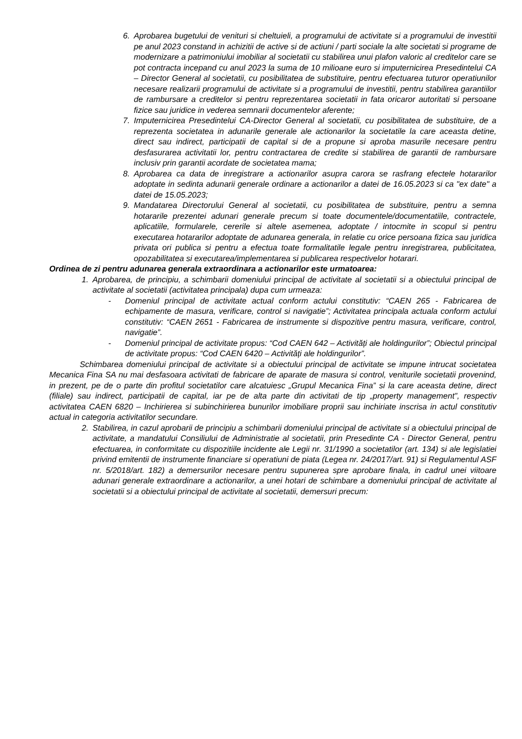6. Aprobarea bugetului de venituri si cheltuieli, a programului de activitate si a programului de investitii pe anul 2023 constand in achizitii de active si de actiuni / parti sociale la alte societati si programe de modernizare a patrimoniului imobiliar al societatii cu stabilirea unui plafon valoric al creditelor care se pot contracta incepand cu anul 2023 la suma de 10 milioane euro si imputernicirea Presedintelui CA – Director General al societatii, cu posibilitatea de substituire, pentru efectuarea tuturor operatiunilor necesare realizarii programului de activitate si a programului de investitii, pentru stabilirea garantiilor de rambursare a creditelor si pentru reprezentarea societatii in fata oricaror autoritati si persoane fizice sau juridice in vederea semnarii documentelor aferente;
7. Imputernicirea Presedintelui CA-Director General al societatii, cu posibilitatea de substituire, de a reprezenta societatea in adunarile generale ale actionarilor la societatile la care aceasta detine, direct sau indirect, participatii de capital si de a propune si aproba masurile necesare pentru desfasurarea activitatii lor, pentru contractarea de credite si stabilirea de garantii de rambursare inclusiv prin garantii acordate de societatea mama;
8. Aprobarea ca data de inregistrare a actionarilor asupra carora se rasfrang efectele hotararilor adoptate in sedinta adunarii generale ordinare a actionarilor a datei de 16.05.2023 si ca "ex date" a datei de 15.05.2023;
9. Mandatarea Directorului General al societatii, cu posibilitatea de substituire, pentru a semna hotararile prezentei adunari generale precum si toate documentele/documentatiile, contractele, aplicatiile, formularele, cererile si altele asemenea, adoptate / intocmite in scopul si pentru executarea hotararilor adoptate de adunarea generala, in relatie cu orice persoana fizica sau juridica privata ori publica si pentru a efectua toate formalitatile legale pentru inregistrarea, publicitatea, opozabilitatea si executarea/implementarea si publicarea respectivelor hotarari.
Ordinea de zi pentru adunarea generala extraordinara a actionarilor este urmatoarea:
1. Aprobarea, de principiu, a schimbarii domeniului principal de activitate al societatii si a obiectului principal de activitate al societatii (activitatea principala) dupa cum urmeaza:
- Domeniul principal de activitate actual conform actului constitutiv: “CAEN 265 - Fabricarea de echipamente de masura, verificare, control si navigatie”; Activitatea principala actuala conform actului constitutiv: “CAEN 2651 - Fabricarea de instrumente si dispozitive pentru masura, verificare, control, navigatie”.
- Domeniul principal de activitate propus: “Cod CAEN 642 – Activități ale holdingurilor”; Obiectul principal de activitate propus: “Cod CAEN 6420 – Activități ale holdingurilor”.
Schimbarea domeniului principal de activitate si a obiectului principal de activitate se impune intrucat societatea Mecanica Fina SA nu mai desfasoara activitati de fabricare de aparate de masura si control, veniturile societatii provenind, in prezent, pe de o parte din profitul societatilor care alcatuiesc „Grupul Mecanica Fina” si la care aceasta detine, direct (filiale) sau indirect, participatii de capital, iar pe de alta parte din activitati de tip „property management”, respectiv activitatea CAEN 6820 – Inchirierea si subinchirierea bunurilor imobiliare proprii sau inchiriate inscrisa in actul constitutiv actual in categoria activitatilor secundare.
2. Stabilirea, in cazul aprobarii de principiu a schimbarii domeniului principal de activitate si a obiectului principal de activitate, a mandatului Consiliului de Administratie al societatii, prin Presedinte CA - Director General, pentru efectuarea, in conformitate cu dispozitiile incidente ale Legii nr. 31/1990 a societatilor (art. 134) si ale legislatiei privind emitentii de instrumente financiare si operatiuni de piata (Legea nr. 24/2017/art. 91) si Regulamentul ASF nr. 5/2018/art. 182) a demersurilor necesare pentru supunerea spre aprobare finala, in cadrul unei viitoare adunari generale extraordinare a actionarilor, a unei hotari de schimbare a domeniului principal de activitate al societatii si a obiectului principal de activitate al societatii, demersuri precum: